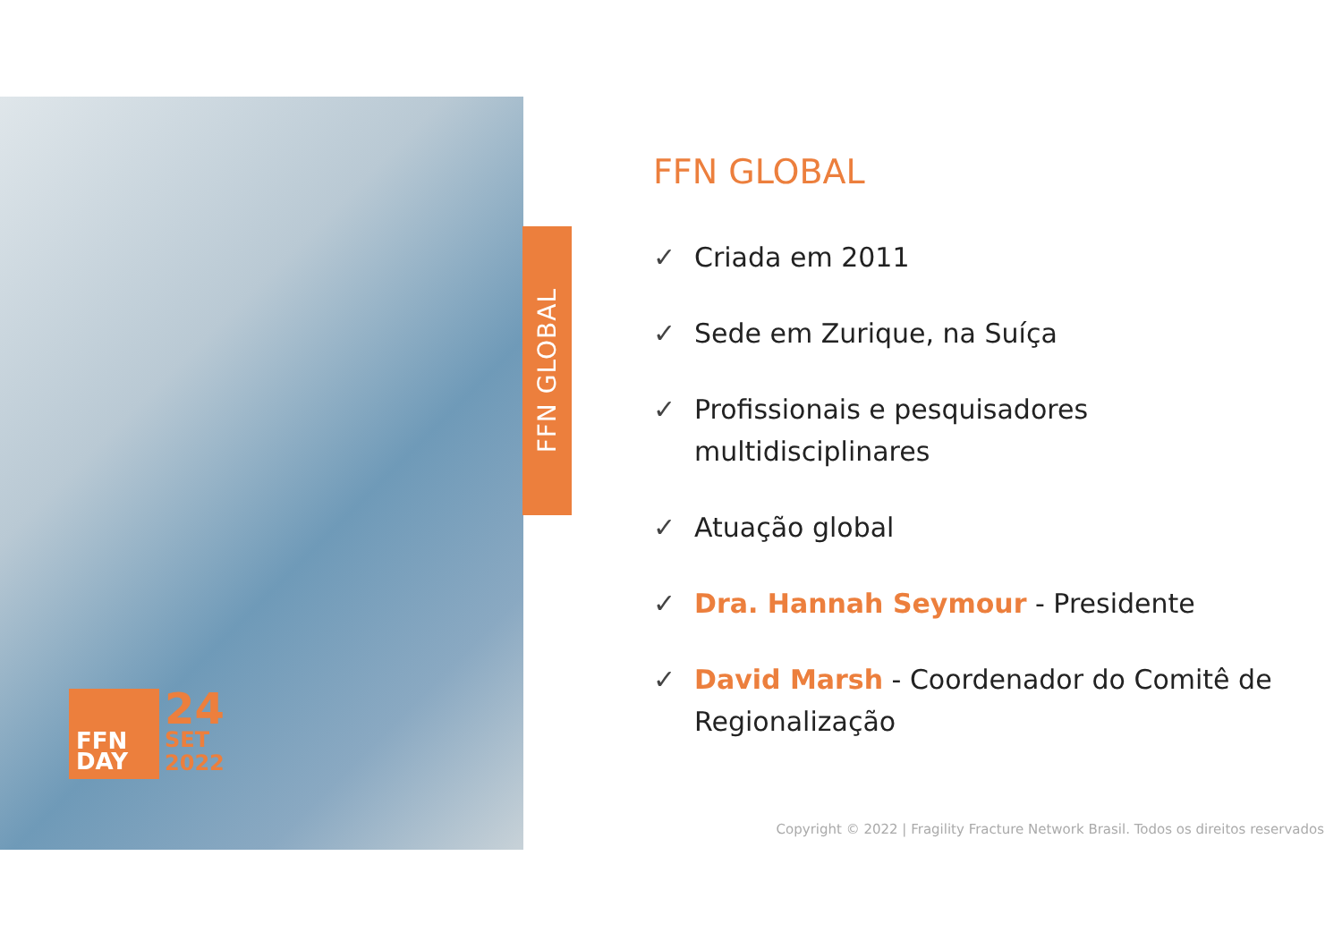FFN GLOBAL
FFN
DAY
24
SET
2022
FFN GLOBAL
✓ Criada em 2011
✓ Sede em Zurique, na Suíça
✓ Profissionais e pesquisadores multidisciplinares
✓ Atuação global
✓ Dra. Hannah Seymour - Presidente
✓ David Marsh - Coordenador do Comitê de Regionalização
Copyright © 2022 | Fragility Fracture Network Brasil. Todos os direitos reservados